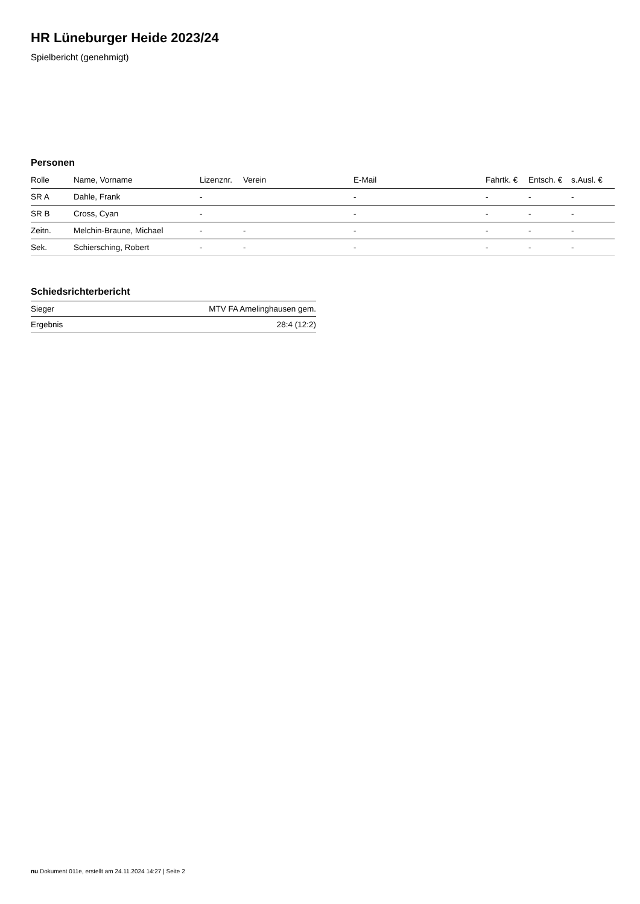HR Lüneburger Heide 2023/24
Spielbericht (genehmigt)
Personen
| Rolle | Name, Vorname | Lizenznr. | Verein | E-Mail | Fahrtk. € | Entsch. € | s.Ausl. € |
| --- | --- | --- | --- | --- | --- | --- | --- |
| SR A | Dahle, Frank | - | | - | - | - | - |
| SR B | Cross, Cyan | - | | - | - | - | - |
| Zeitn. | Melchin-Braune, Michael | - | - | - | - | - | - |
| Sek. | Schiersching, Robert | - | - | - | - | - | - |
Schiedsrichterbericht
| Sieger | MTV FA Amelinghausen gem. |
| Ergebnis | 28:4 (12:2) |
nu.Dokument 011e, erstellt am 24.11.2024 14:27 | Seite 2